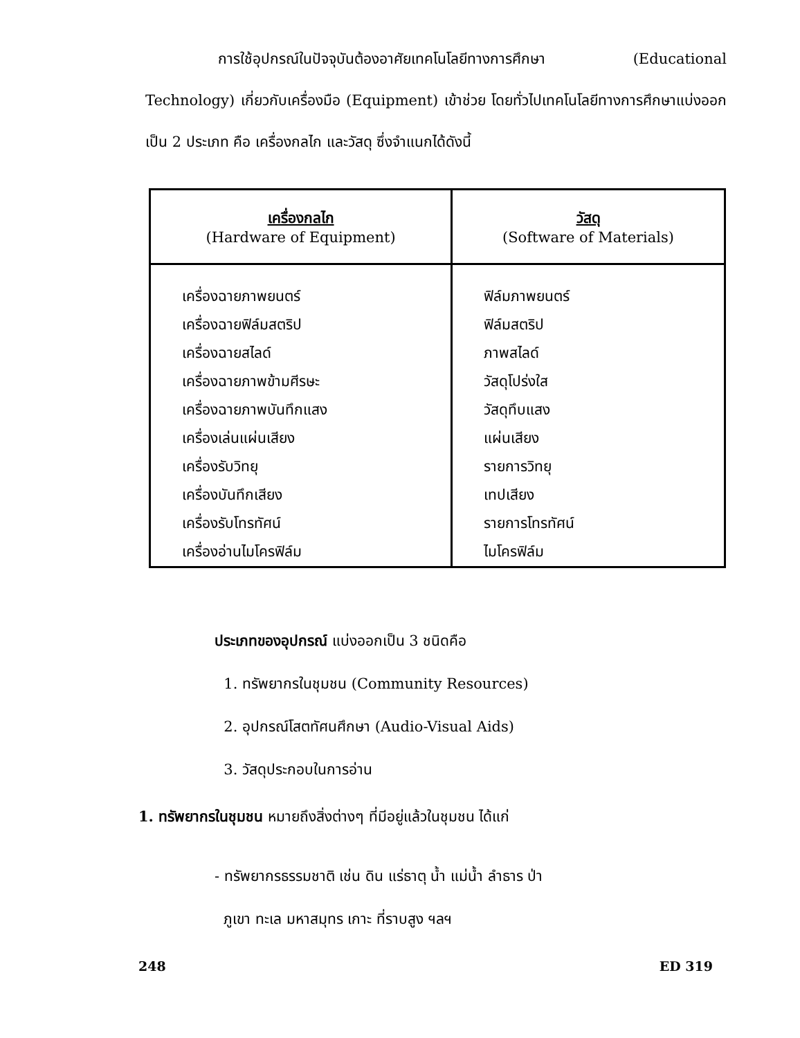การใช้อุปกรณ์ในปัจจุบันต้องอาศัยเทคโนโลยีทางการศึกษา (Educational Technology) เกี่ยวกับเครื่องมือ (Equipment) เข้าช่วย โดยทั่วไปเทคโนโลยีทางการศึกษาแบ่งออกเป็น 2 ประเภท คือ เครื่องกลไก และวัสดุ ซึ่งจำแนกได้ดังนี้
| เครื่องกลไก (Hardware of Equipment) | วัสดุ (Software of Materials) |
| --- | --- |
| เครื่องฉายภาพยนตร์ เครื่องฉายฟิล์มสตริป เครื่องฉายสไลด์ เครื่องฉายภาพข้ามศีรษะ เครื่องฉายภาพบันทึกแสง เครื่องเล่นแผ่นเสียง เครื่องรับวิทยุ เครื่องบันทึกเสียง เครื่องรับโทรทัศน์ เครื่องอ่านไมโครฟิล์ม | ฟิล์มภาพยนตร์ ฟิล์มสตริป ภาพสไลด์ วัสดุโปร่งใส วัสดุทึบแสง แผ่นเสียง รายการวิทยุ เทปเสียง รายการโทรทัศน์ ไมโครฟิล์ม |
ประเภทของอุปกรณ์ แบ่งออกเป็น 3 ชนิดคือ
1. ทรัพยากรในชุมชน (Community Resources)
2. อุปกรณ์โสตทัศนศึกษา (Audio-Visual Aids)
3. วัสดุประกอบในการอ่าน
1. ทรัพยากรในชุมชน หมายถึงสิ่งต่างๆ ที่มีอยู่แล้วในชุมชน ได้แก่
- ทรัพยากรธรรมชาติ เช่น ดิน แร่ธาตุ น้ำ แม่น้ำ ลำธาร ป่า
ภูเขา ทะเล มหาสมุทร เกาะ ที่ราบสูง ฯลฯ
248 ED 319